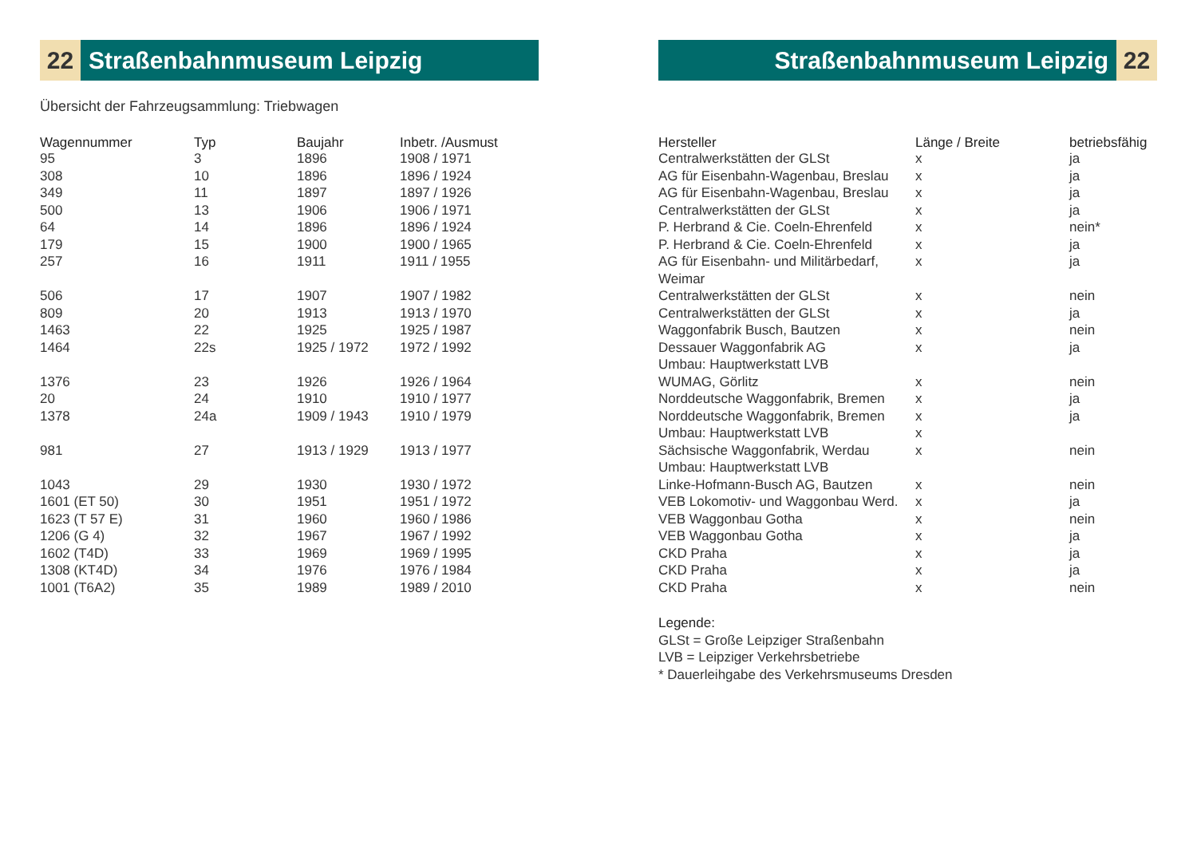22
Straßenbahnmuseum Leipzig
Übersicht der Fahrzeugsammlung: Triebwagen
| Wagennummer | Typ | Baujahr | Inbetr. /Ausmust |
| --- | --- | --- | --- |
| 95 | 3 | 1896 | 1908 / 1971 |
| 308 | 10 | 1896 | 1896 / 1924 |
| 349 | 11 | 1897 | 1897 / 1926 |
| 500 | 13 | 1906 | 1906 / 1971 |
| 64 | 14 | 1896 | 1896 / 1924 |
| 179 | 15 | 1900 | 1900 / 1965 |
| 257 | 16 | 1911 | 1911 / 1955 |
| 506 | 17 | 1907 | 1907 / 1982 |
| 809 | 20 | 1913 | 1913 / 1970 |
| 1463 | 22 | 1925 | 1925 / 1987 |
| 1464 | 22s | 1925 / 1972 | 1972 / 1992 |
| 1376 | 23 | 1926 | 1926 / 1964 |
| 20 | 24 | 1910 | 1910 / 1977 |
| 1378 | 24a | 1909 / 1943 | 1910 / 1979 |
| 981 | 27 | 1913 / 1929 | 1913 / 1977 |
| 1043 | 29 | 1930 | 1930 / 1972 |
| 1601 (ET 50) | 30 | 1951 | 1951 / 1972 |
| 1623 (T 57 E) | 31 | 1960 | 1960 / 1986 |
| 1206 (G 4) | 32 | 1967 | 1967 / 1992 |
| 1602 (T4D) | 33 | 1969 | 1969 / 1995 |
| 1308 (KT4D) | 34 | 1976 | 1976 / 1984 |
| 1001 (T6A2) | 35 | 1989 | 1989 / 2010 |
Straßenbahnmuseum Leipzig
22
| Hersteller | Länge / Breite | betriebsfähig |
| --- | --- | --- |
| Centralwerkstätten der GLSt | x | ja |
| AG für Eisenbahn-Wagenbau, Breslau | x | ja |
| AG für Eisenbahn-Wagenbau, Breslau | x | ja |
| Centralwerkstätten der GLSt | x | ja |
| P. Herbrand & Cie. Coeln-Ehrenfeld | x | nein* |
| P. Herbrand & Cie. Coeln-Ehrenfeld | x | ja |
| AG für Eisenbahn- und Militärbedarf, | x | ja |
| Weimar | | |
| Centralwerkstätten der GLSt | x | nein |
| Centralwerkstätten der GLSt | x | ja |
| Waggonfabrik Busch, Bautzen | x | nein |
| Dessauer Waggonfabrik AG | x | ja |
| Umbau: Hauptwerkstatt LVB | | |
| WUMAG, Görlitz | x | nein |
| Norddeutsche Waggonfabrik, Bremen | x | ja |
| Norddeutsche Waggonfabrik, Bremen | x | ja |
| Umbau: Hauptwerkstatt LVB | x | |
| Sächsische Waggonfabrik, Werdau | x | nein |
| Umbau: Hauptwerkstatt LVB | | |
| Linke-Hofmann-Busch AG, Bautzen | x | nein |
| VEB Lokomotiv- und Waggonbau Werd. | x | ja |
| VEB Waggonbau Gotha | x | nein |
| VEB Waggonbau Gotha | x | ja |
| CKD Praha | x | ja |
| CKD Praha | x | ja |
| CKD Praha | x | nein |
Legende:
GLSt = Große Leipziger Straßenbahn
LVB = Leipziger Verkehrsbetriebe
* Dauerleihgabe des Verkehrsmuseums Dresden